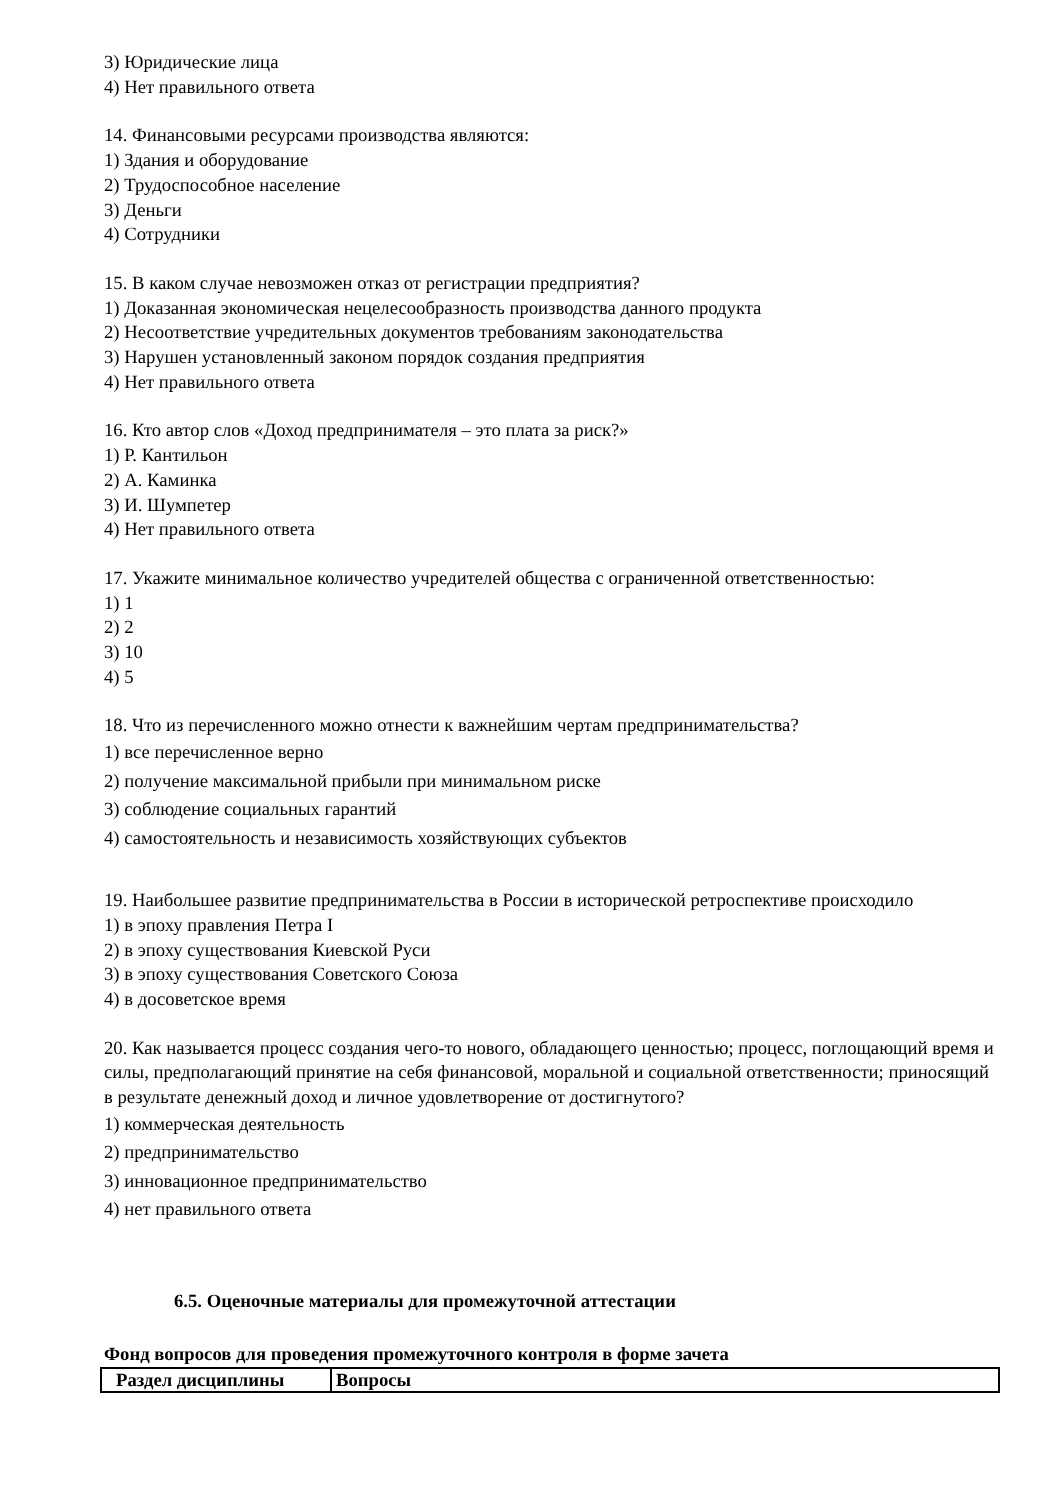3) Юридические лица
4) Нет правильного ответа
14. Финансовыми ресурсами производства являются:
1) Здания и оборудование
2) Трудоспособное население
3) Деньги
4) Сотрудники
15. В каком случае невозможен отказ от регистрации предприятия?
1) Доказанная экономическая нецелесообразность производства данного продукта
2) Несоответствие учредительных документов требованиям законодательства
3) Нарушен установленный законом порядок создания предприятия
4) Нет правильного ответа
16. Кто автор слов «Доход предпринимателя – это плата за риск?»
1) Р. Кантильон
2) А. Каминка
3) И. Шумпетер
4) Нет правильного ответа
17. Укажите минимальное количество учредителей общества с ограниченной ответственностью:
1) 1
2) 2
3) 10
4) 5
18. Что из перечисленного можно отнести к важнейшим чертам предпринимательства?
1) все перечисленное верно
2) получение максимальной прибыли при минимальном риске
3) соблюдение социальных гарантий
4) самостоятельность и независимость хозяйствующих субъектов
19. Наибольшее развитие предпринимательства в России в исторической ретроспективе происходило
1) в эпоху правления Петра I
2) в эпоху существования Киевской Руси
3) в эпоху существования Советского Союза
4) в досоветское время
20. Как называется процесс создания чего-то нового, обладающего ценностью; процесс, поглощающий время и силы, предполагающий принятие на себя финансовой, моральной и социальной ответственности; приносящий в результате денежный доход и личное удовлетворение от достигнутого?
1) коммерческая деятельность
2) предпринимательство
3) инновационное предпринимательство
4) нет правильного ответа
6.5. Оценочные материалы для промежуточной аттестации
Фонд вопросов для проведения промежуточного контроля в форме зачета
| Раздел дисциплины | Вопросы |